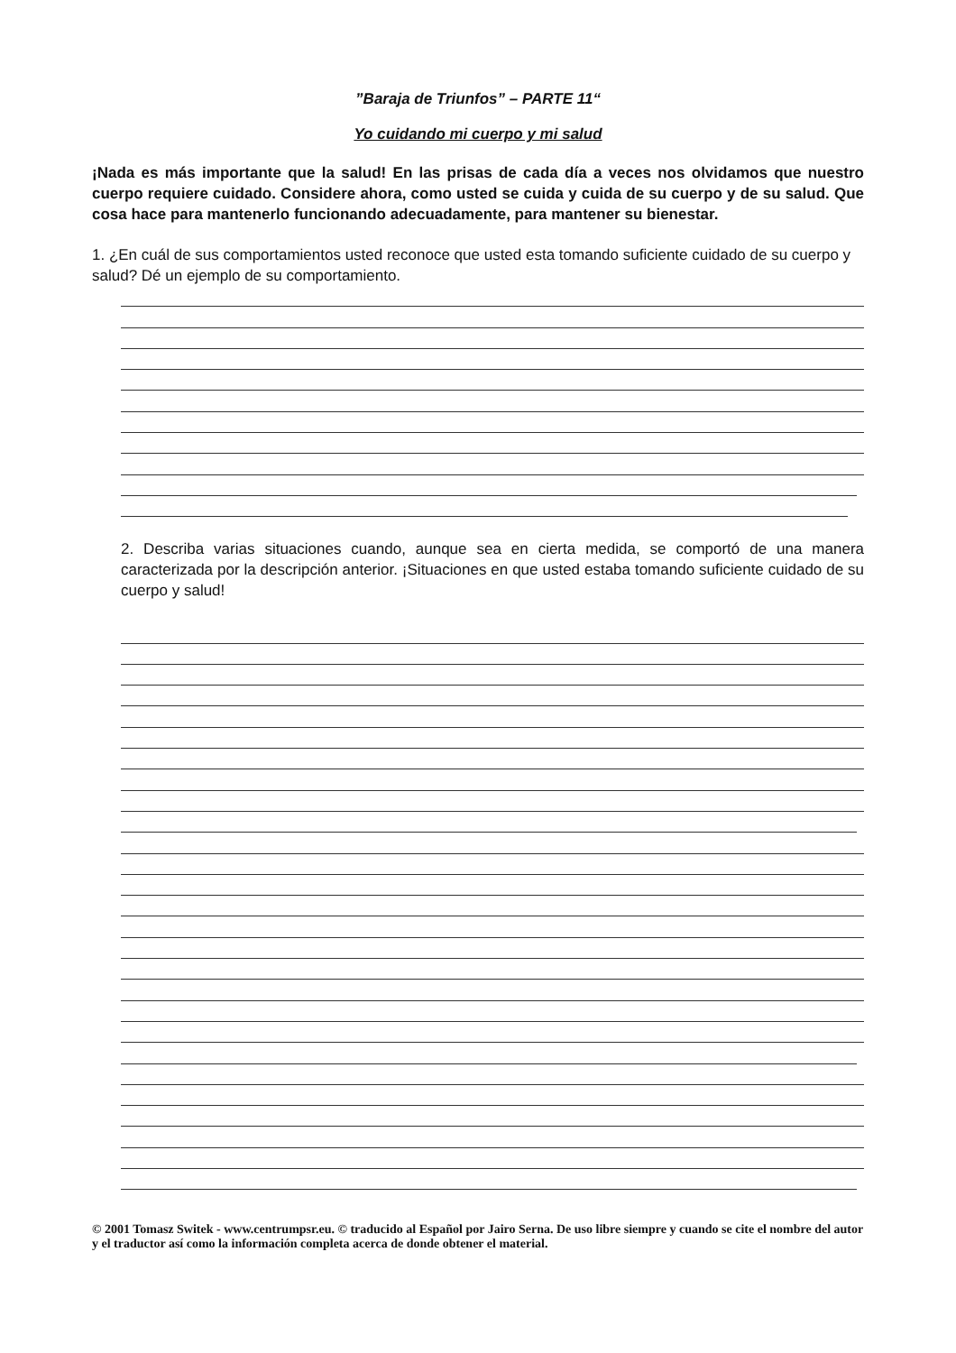”Baraja de Triunfos” – PARTE 11“
Yo cuidando mi cuerpo y mi salud
¡Nada es más importante que la salud! En las prisas de cada día a veces nos olvidamos que nuestro cuerpo requiere cuidado. Considere ahora, como usted se cuida y cuida de su cuerpo y de su salud. Que cosa hace para mantenerlo funcionando adecuadamente, para mantener su bienestar.
1. ¿En cuál de sus comportamientos usted reconoce que usted esta tomando suficiente cuidado de su cuerpo y salud? Dé un ejemplo de su comportamiento.
2. Describa varias situaciones cuando, aunque sea en cierta medida, se comportó de una manera caracterizada por la descripción anterior. ¡Situaciones en que usted estaba tomando suficiente cuidado de su cuerpo y salud!
© 2001 Tomasz Switek - www.centrumpsr.eu. © traducido al Español por Jairo Serna. De uso libre siempre y cuando se cite el nombre del autor y el traductor así como la información completa acerca de donde obtener el material.